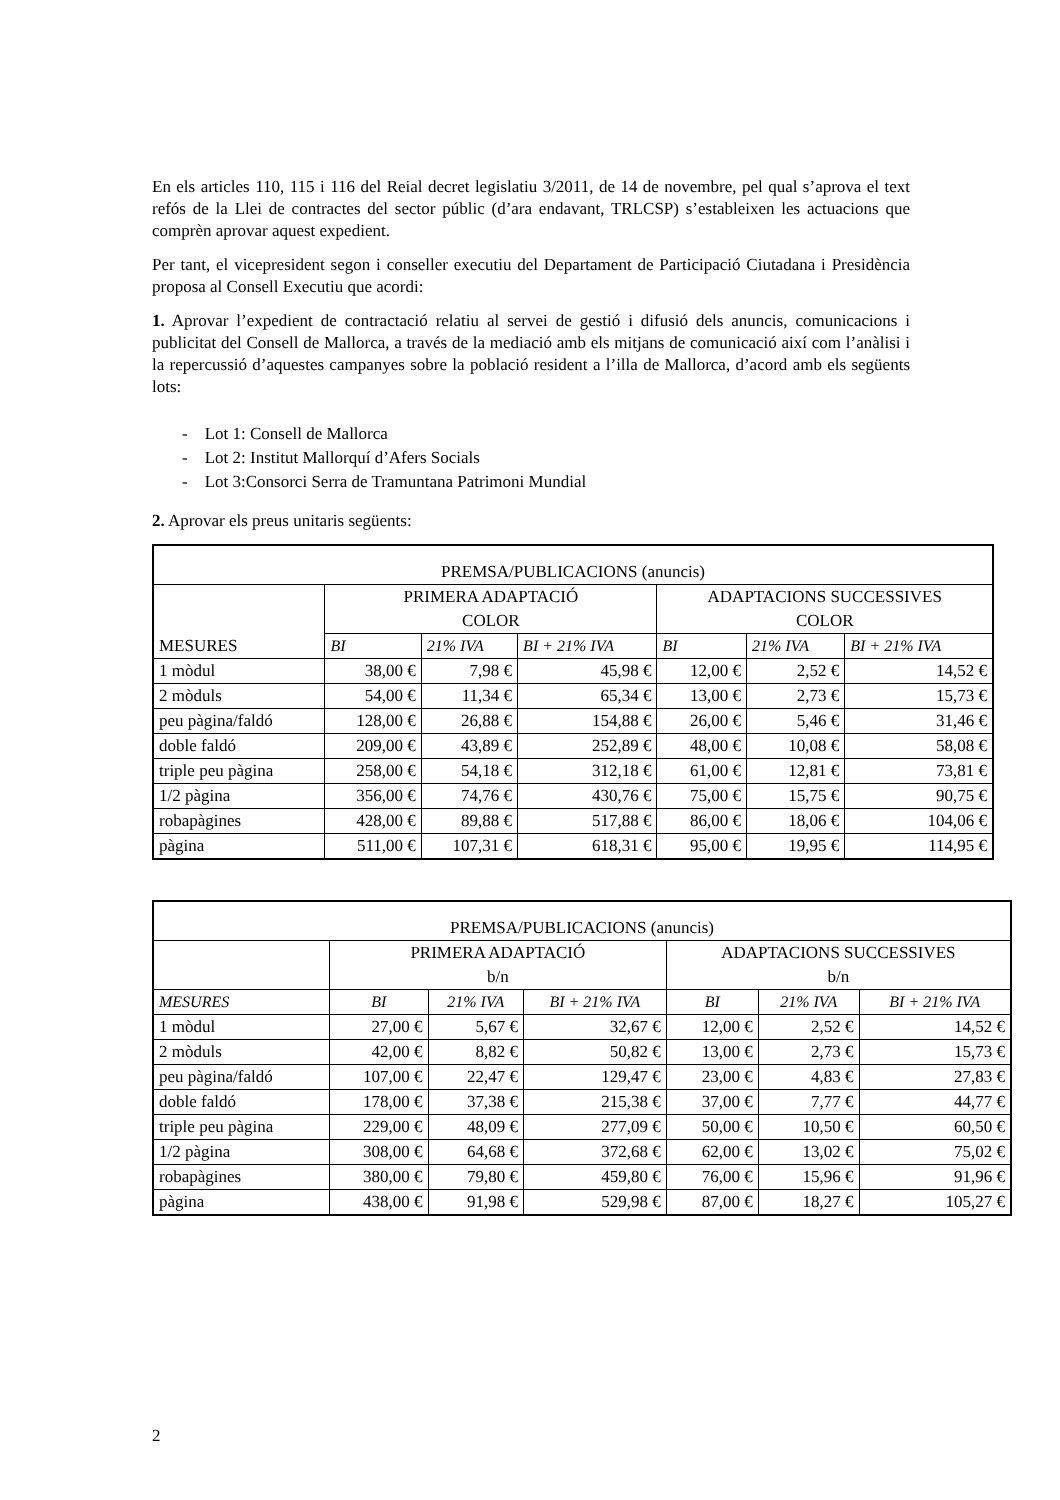En els articles 110, 115 i 116 del Reial decret legislatiu 3/2011, de 14 de novembre, pel qual s’aprova el text refós de la Llei de contractes del sector públic (d’ara endavant, TRLCSP) s’estableixen les actuacions que comprèn aprovar aquest expedient.
Per tant, el vicepresident segon i conseller executiu del Departament de Participació Ciutadana i Presidència proposa al Consell Executiu que acordi:
1. Aprovar l’expedient de contractació relatiu al servei de gestió i difusió dels anuncis, comunicacions i publicitat del Consell de Mallorca, a través de la mediació amb els mitjans de comunicació així com l’anàlisi i la repercussió d’aquestes campanyes sobre la població resident a l’illa de Mallorca, d’acord amb els següents lots:
- Lot 1: Consell de Mallorca
- Lot 2: Institut Mallorquí d’Afers Socials
- Lot 3:Consorci Serra de Tramuntana Patrimoni Mundial
2. Aprovar els preus unitaris següents:
| PREMSA/PUBLICACIONS (anuncis) | | | | | | |
| --- | --- | --- | --- | --- | --- | --- |
| MESURES | PRIMERA ADAPTACIÓ COLOR | | | ADAPTACIONS SUCCESSIVES COLOR | | |
| | BI | 21% IVA | BI + 21% IVA | BI | 21% IVA | BI + 21% IVA |
| 1 mòdul | 38,00 € | 7,98 € | 45,98 € | 12,00 € | 2,52 € | 14,52 € |
| 2 mòduls | 54,00 € | 11,34 € | 65,34 € | 13,00 € | 2,73 € | 15,73 € |
| peu pàgina/faldó | 128,00 € | 26,88 € | 154,88 € | 26,00 € | 5,46 € | 31,46 € |
| doble faldó | 209,00 € | 43,89 € | 252,89 € | 48,00 € | 10,08 € | 58,08 € |
| triple peu pàgina | 258,00 € | 54,18 € | 312,18 € | 61,00 € | 12,81 € | 73,81 € |
| 1/2 pàgina | 356,00 € | 74,76 € | 430,76 € | 75,00 € | 15,75 € | 90,75 € |
| robapàgines | 428,00 € | 89,88 € | 517,88 € | 86,00 € | 18,06 € | 104,06 € |
| pàgina | 511,00 € | 107,31 € | 618,31 € | 95,00 € | 19,95 € | 114,95 € |
| PREMSA/PUBLICACIONS (anuncis) | | | | | | |
| --- | --- | --- | --- | --- | --- | --- |
| | PRIMERA ADAPTACIÓ b/n | | | ADAPTACIONS SUCCESSIVES b/n | | |
| MESURES | BI | 21% IVA | BI + 21% IVA | BI | 21% IVA | BI + 21% IVA |
| 1 mòdul | 27,00 € | 5,67 € | 32,67 € | 12,00 € | 2,52 € | 14,52 € |
| 2 mòduls | 42,00 € | 8,82 € | 50,82 € | 13,00 € | 2,73 € | 15,73 € |
| peu pàgina/faldó | 107,00 € | 22,47 € | 129,47 € | 23,00 € | 4,83 € | 27,83 € |
| doble faldó | 178,00 € | 37,38 € | 215,38 € | 37,00 € | 7,77 € | 44,77 € |
| triple peu pàgina | 229,00 € | 48,09 € | 277,09 € | 50,00 € | 10,50 € | 60,50 € |
| 1/2 pàgina | 308,00 € | 64,68 € | 372,68 € | 62,00 € | 13,02 € | 75,02 € |
| robapàgines | 380,00 € | 79,80 € | 459,80 € | 76,00 € | 15,96 € | 91,96 € |
| pàgina | 438,00 € | 91,98 € | 529,98 € | 87,00 € | 18,27 € | 105,27 € |
2